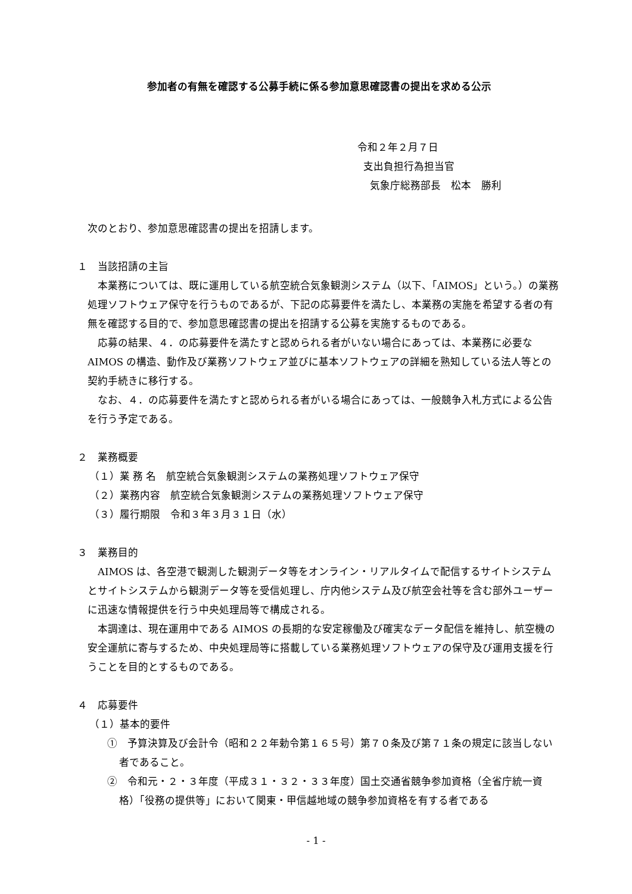参加者の有無を確認する公募手続に係る参加意思確認書の提出を求める公示
令和２年２月７日
支出負担行為担当官
気象庁総務部長　松本　勝利
次のとおり、参加意思確認書の提出を招請します。
１　当該招請の主旨
本業務については、既に運用している航空統合気象観測システム（以下、「AIMOS」という。）の業務処理ソフトウェア保守を行うものであるが、下記の応募要件を満たし、本業務の実施を希望する者の有無を確認する目的で、参加意思確認書の提出を招請する公募を実施するものである。
応募の結果、４．の応募要件を満たすと認められる者がいない場合にあっては、本業務に必要な AIMOS の構造、動作及び業務ソフトウェア並びに基本ソフトウェアの詳細を熟知している法人等との契約手続きに移行する。
なお、４．の応募要件を満たすと認められる者がいる場合にあっては、一般競争入札方式による公告を行う予定である。
２　業務概要
（１）業 務 名　航空統合気象観測システムの業務処理ソフトウェア保守
（２）業務内容　航空統合気象観測システムの業務処理ソフトウェア保守
（３）履行期限　令和３年３月３１日（水）
３　業務目的
AIMOS は、各空港で観測した観測データ等をオンライン・リアルタイムで配信するサイトシステムとサイトシステムから観測データ等を受信処理し、庁内他システム及び航空会社等を含む部外ユーザーに迅速な情報提供を行う中央処理局等で構成される。
本調達は、現在運用中である AIMOS の長期的な安定稼働及び確実なデータ配信を維持し、航空機の安全運航に寄与するため、中央処理局等に搭載している業務処理ソフトウェアの保守及び運用支援を行うことを目的とするものである。
４　応募要件
（１）基本的要件
①　予算決算及び会計令（昭和２２年勅令第１６５号）第７０条及び第７１条の規定に該当しない者であること。
②　令和元・２・３年度（平成３１・３２・３３年度）国土交通省競争参加資格（全省庁統一資格）「役務の提供等」において関東・甲信越地域の競争参加資格を有する者である
- 1 -